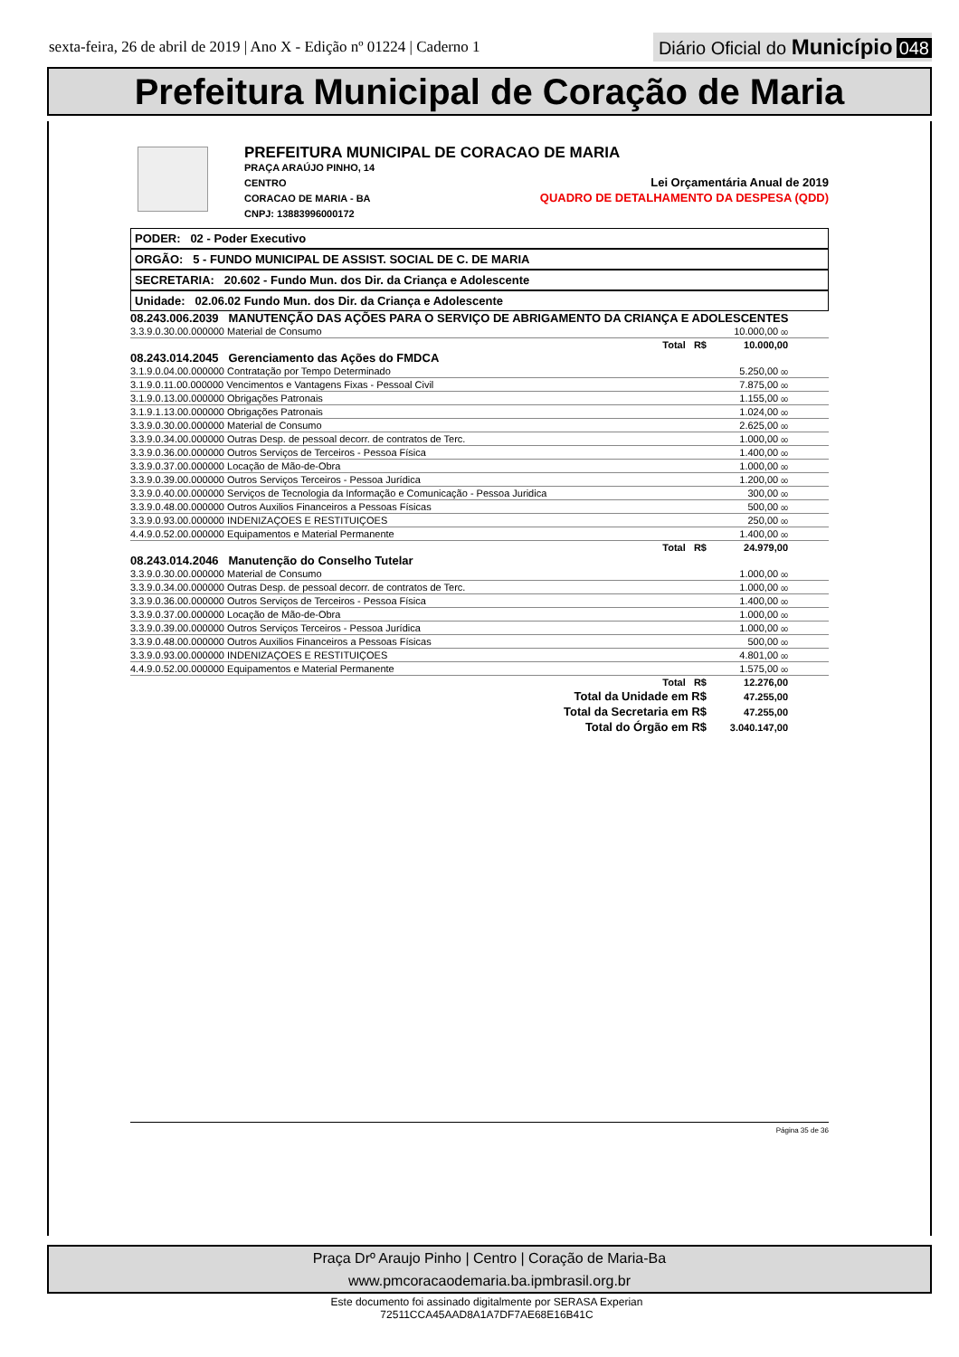sexta-feira, 26 de abril de 2019 | Ano X - Edição nº 01224 | Caderno 1
Diário Oficial do Município 048
Prefeitura Municipal de Coração de Maria
PREFEITURA MUNICIPAL DE CORACAO DE MARIA
PRAÇA ARAÚJO PINHO, 14
CENTRO
CORACAO DE MARIA - BA
CNPJ: 13883996000172
Lei Orçamentária Anual de 2019
QUADRO DE DETALHAMENTO DA DESPESA (QDD)
PODER: 02 - Poder Executivo
ORGÃO: 5 - FUNDO MUNICIPAL DE ASSIST. SOCIAL DE C. DE MARIA
SECRETARIA: 20.602 - Fundo Mun. dos Dir. da Criança e Adolescente
Unidade: 02.06.02 Fundo Mun. dos Dir. da Criança e Adolescente
08.243.006.2039 MANUTENÇÃO DAS AÇÕES PARA O SERVIÇO DE ABRIGAMENTO DA CRIANÇA E ADOLESCENTES
| 3.3.9.0.30.00.000000 Material de Consumo | 10.000,00 00 | |
| Total R$ | 10.000,00 | |
08.243.014.2045 Gerenciamento das Ações do FMDCA
| 3.1.9.0.04.00.000000 Contratação por Tempo Determinado | 5.250,00 00 | |
| 3.1.9.0.11.00.000000 Vencimentos e Vantagens Fixas - Pessoal Civil | 7.875,00 00 | |
| 3.1.9.0.13.00.000000 Obrigações Patronais | 1.155,00 00 | |
| 3.1.9.1.13.00.000000 Obrigações Patronais | 1.024,00 00 | |
| 3.3.9.0.30.00.000000 Material de Consumo | 2.625,00 00 | |
| 3.3.9.0.34.00.000000 Outras Desp. de pessoal decorr. de contratos de Terc. | 1.000,00 00 | |
| 3.3.9.0.36.00.000000 Outros Serviços de Terceiros - Pessoa Física | 1.400,00 00 | |
| 3.3.9.0.37.00.000000 Locação de Mão-de-Obra | 1.000,00 00 | |
| 3.3.9.0.39.00.000000 Outros Serviços Terceiros - Pessoa Jurídica | 1.200,00 00 | |
| 3.3.9.0.40.00.000000 Serviços de Tecnologia da Informação e Comunicação - Pessoa Juridica | 300,00 00 | |
| 3.3.9.0.48.00.000000 Outros Auxilios Financeiros a Pessoas Físicas | 500,00 00 | |
| 3.3.9.0.93.00.000000 INDENIZAÇOES E RESTITUIÇOES | 250,00 00 | |
| 4.4.9.0.52.00.000000 Equipamentos e Material Permanente | 1.400,00 00 | |
| Total R$ | 24.979,00 | |
08.243.014.2046 Manutenção do Conselho Tutelar
| 3.3.9.0.30.00.000000 Material de Consumo | 1.000,00 00 | |
| 3.3.9.0.34.00.000000 Outras Desp. de pessoal decorr. de contratos de Terc. | 1.000,00 00 | |
| 3.3.9.0.36.00.000000 Outros Serviços de Terceiros - Pessoa Física | 1.400,00 00 | |
| 3.3.9.0.37.00.000000 Locação de Mão-de-Obra | 1.000,00 00 | |
| 3.3.9.0.39.00.000000 Outros Serviços Terceiros - Pessoa Jurídica | 1.000,00 00 | |
| 3.3.9.0.48.00.000000 Outros Auxilios Financeiros a Pessoas Físicas | 500,00 00 | |
| 3.3.9.0.93.00.000000 INDENIZAÇOES E RESTITUIÇOES | 4.801,00 00 | |
| 4.4.9.0.52.00.000000 Equipamentos e Material Permanente | 1.575,00 00 | |
| Total R$ | 12.276,00 | |
| Total da Unidade em R$ | 47.255,00 | |
| Total da Secretaria em R$ | 47.255,00 | |
| Total do Órgão em R$ | 3.040.147,00 | |
Página 35 de 36
Praça Drº Araujo Pinho | Centro | Coração de Maria-Ba
www.pmcoracaodemaria.ba.ipmbrasil.org.br
Este documento foi assinado digitalmente por SERASA Experian
72511CCA45AAD8A1A7DF7AE68E16B41C